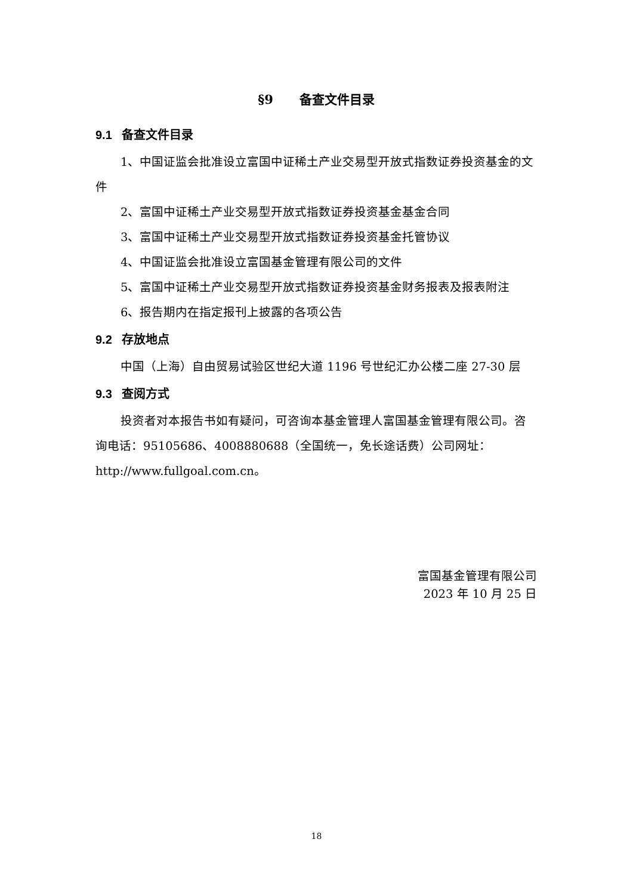§9 备查文件目录
9.1 备查文件目录
1、中国证监会批准设立富国中证稀土产业交易型开放式指数证券投资基金的文件
2、富国中证稀土产业交易型开放式指数证券投资基金基金合同
3、富国中证稀土产业交易型开放式指数证券投资基金托管协议
4、中国证监会批准设立富国基金管理有限公司的文件
5、富国中证稀土产业交易型开放式指数证券投资基金财务报表及报表附注
6、报告期内在指定报刊上披露的各项公告
9.2 存放地点
中国（上海）自由贸易试验区世纪大道 1196 号世纪汇办公楼二座 27-30 层
9.3 查阅方式
投资者对本报告书如有疑问，可咨询本基金管理人富国基金管理有限公司。咨询电话：95105686、4008880688（全国统一，免长途话费）公司网址：http://www.fullgoal.com.cn。
富国基金管理有限公司
2023 年 10 月 25 日
18